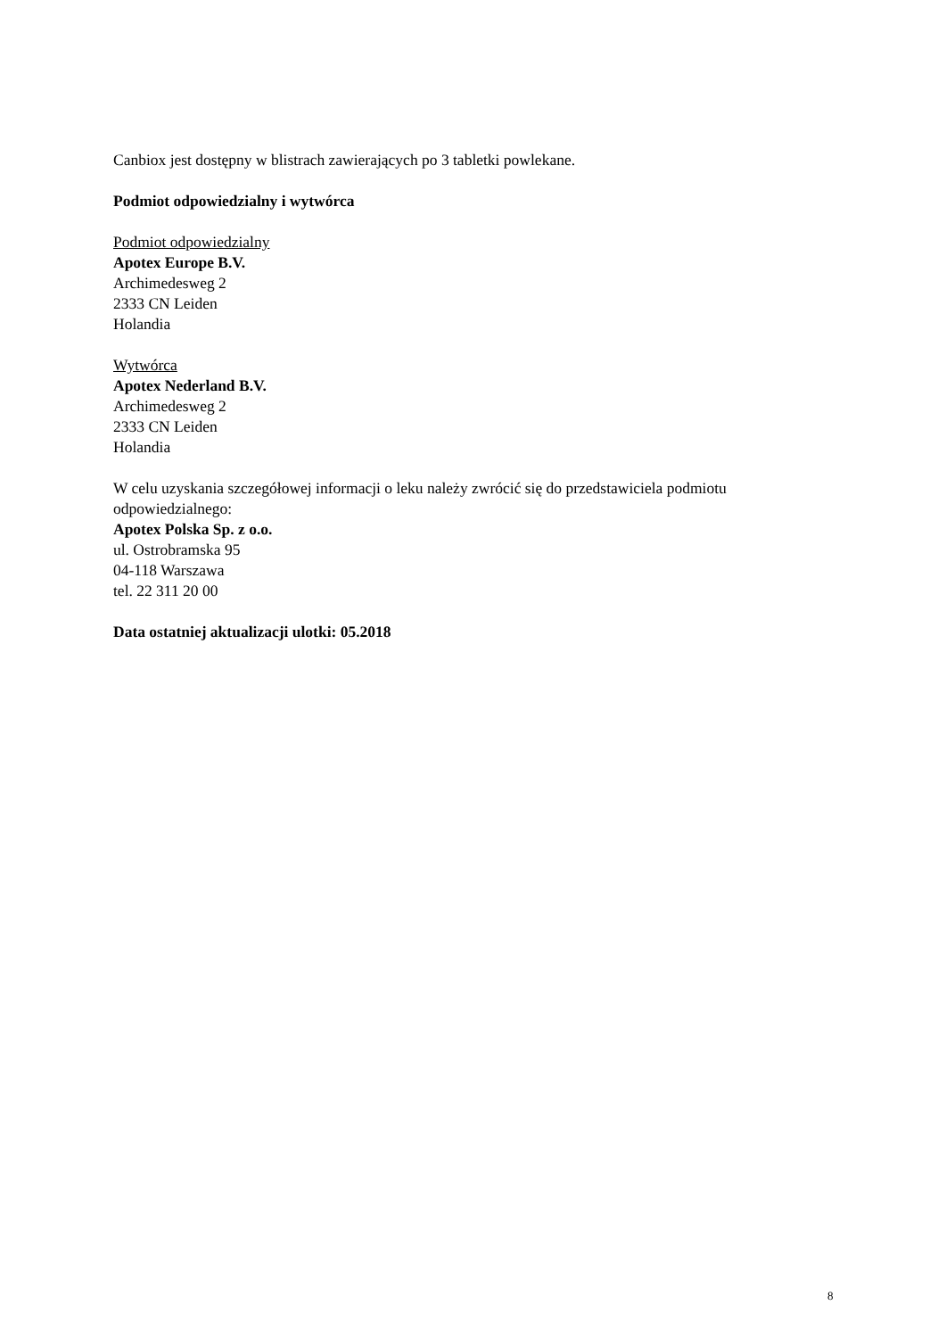Canbiox jest dostępny w blistrach zawierających po 3 tabletki powlekane.
Podmiot odpowiedzialny i wytwórca
Podmiot odpowiedzialny
Apotex Europe B.V.
Archimedesweg 2
2333 CN Leiden
Holandia
Wytwórca
Apotex Nederland B.V.
Archimedesweg 2
2333 CN Leiden
Holandia
W celu uzyskania szczegółowej informacji o leku należy zwrócić się do przedstawiciela podmiotu odpowiedzialnego:
Apotex Polska Sp. z o.o.
ul. Ostrobramska 95
04-118 Warszawa
tel. 22 311 20 00
Data ostatniej aktualizacji ulotki: 05.2018
8